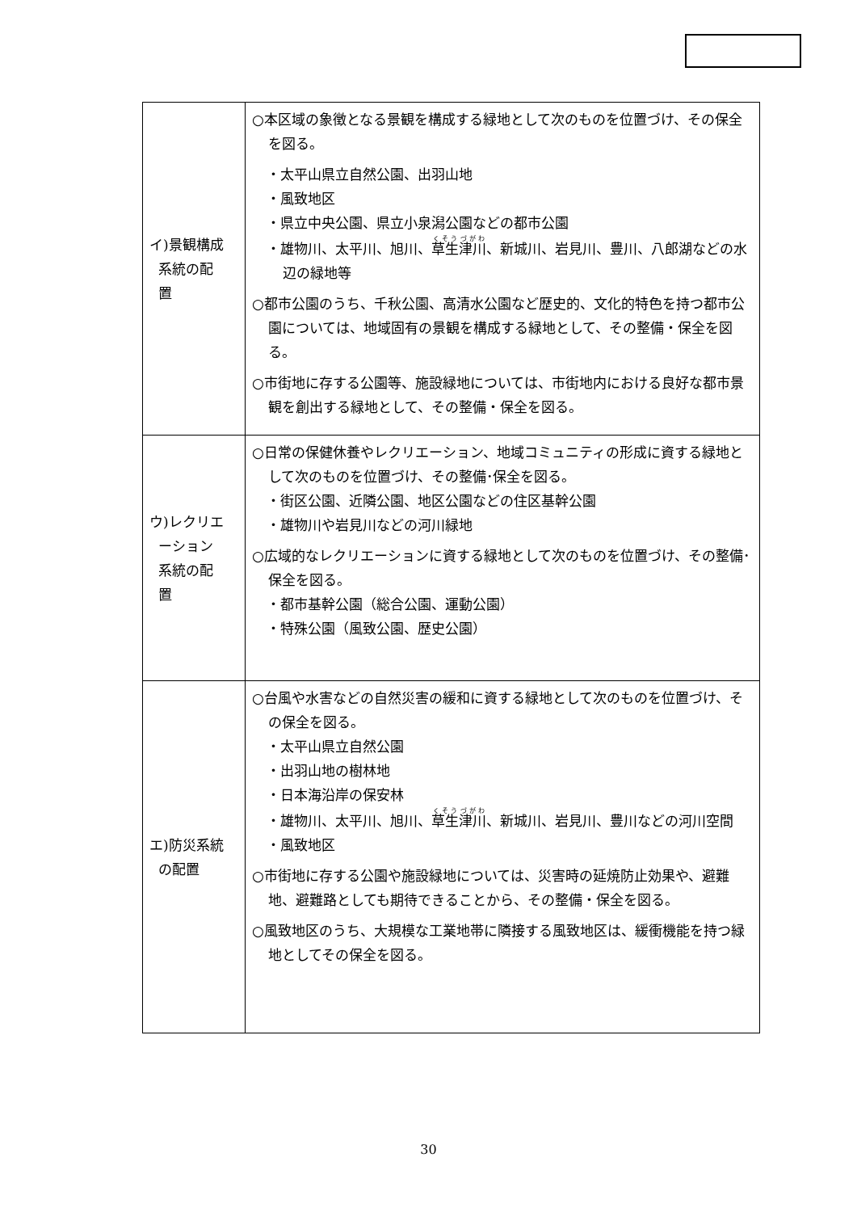| イ)景観構成 系統の配 置 | ○本区域の象徴となる景観を構成する緑地として次のものを位置づけ、その保全を図る。 ・太平山県立自然公園、出羽山地 ・風致地区 ・県立中央公園、県立小泉潟公園などの都市公園 ・雄物川、太平川、旭川、 草生津川 、新城川、岩見川、豊川、八郎湖などの水辺の緑地等 ○都市公園のうち、千秋公園、高清水公園など歴史的、文化的特色を持つ都市公園については、地域固有の景観を構成する緑地として、その整備・保全を図る。 ○市街地に存する公園等、施設緑地については、市街地内における良好な都市景観を創出する緑地として、その整備・保全を図る。 |
| ウ)レクリエ ーション 系統の配 置 | ○日常の保健休養やレクリエーション、地域コミュニティの形成に資する緑地として次のものを位置づけ、その整備･保全を図る。 ・街区公園、近隣公園、地区公園などの住区基幹公園 ・雄物川や岩見川などの河川緑地 ○広域的なレクリエーションに資する緑地として次のものを位置づけ、その整備･保全を図る。 ・都市基幹公園（総合公園、運動公園） ・特殊公園（風致公園、歴史公園） |
| エ)防災系統 の配置 | ○台風や水害などの自然災害の緩和に資する緑地として次のものを位置づけ、その保全を図る。 ・太平山県立自然公園 ・出羽山地の樹林地 ・日本海沿岸の保安林 ・雄物川、太平川、旭川、 草生津川 、新城川、岩見川、豊川などの河川空間 ・風致地区 ○市街地に存する公園や施設緑地については、災害時の延焼防止効果や、避難地、避難路としても期待できることから、その整備・保全を図る。 ○風致地区のうち、大規模な工業地帯に隣接する風致地区は、緩衝機能を持つ緑地としてその保全を図る。 |
30